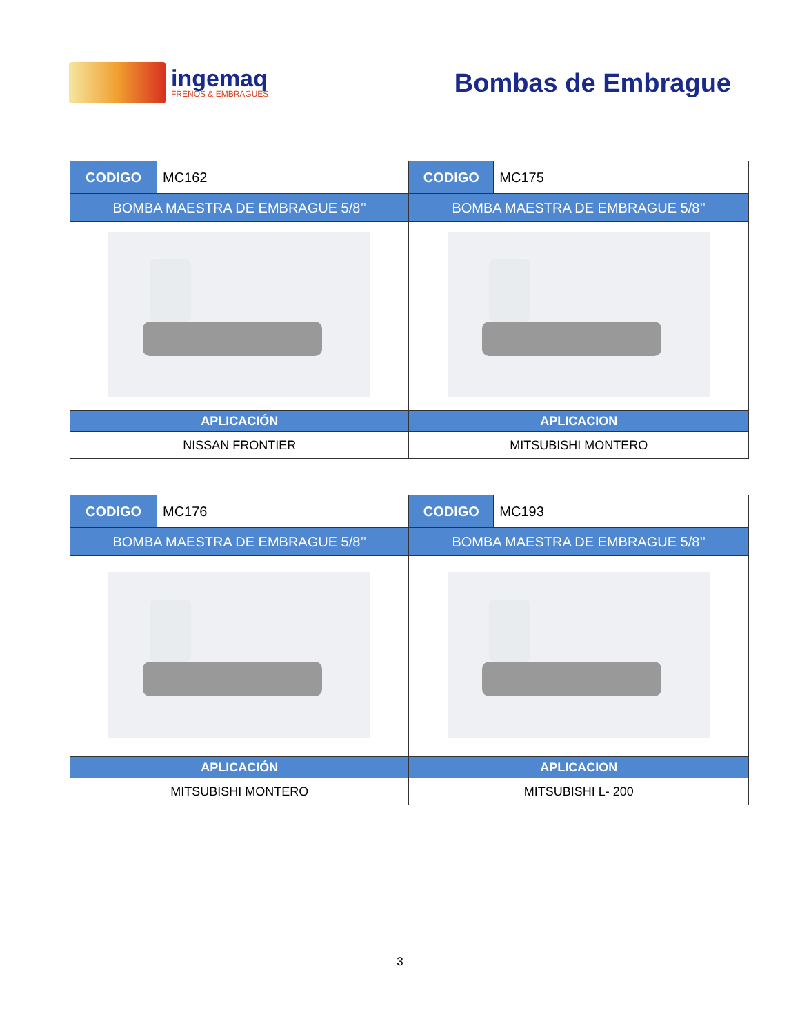ingemaq
FRENOS & EMBRAGUES
Bombas de Embrague
| CODIGO | MC162 | CODIGO | MC175 |
| BOMBA MAESTRA DE EMBRAGUE 5/8’’ | | BOMBA MAESTRA DE EMBRAGUE 5/8’’ | |
| APLICACIÓN | | APLICACION | |
| NISSAN FRONTIER | | MITSUBISHI MONTERO | |
| CODIGO | MC176 | CODIGO | MC193 |
| BOMBA MAESTRA DE EMBRAGUE 5/8’’ | | BOMBA MAESTRA DE EMBRAGUE 5/8’’ | |
| APLICACIÓN | | APLICACION | |
| MITSUBISHI MONTERO | | MITSUBISHI L- 200 | |
3